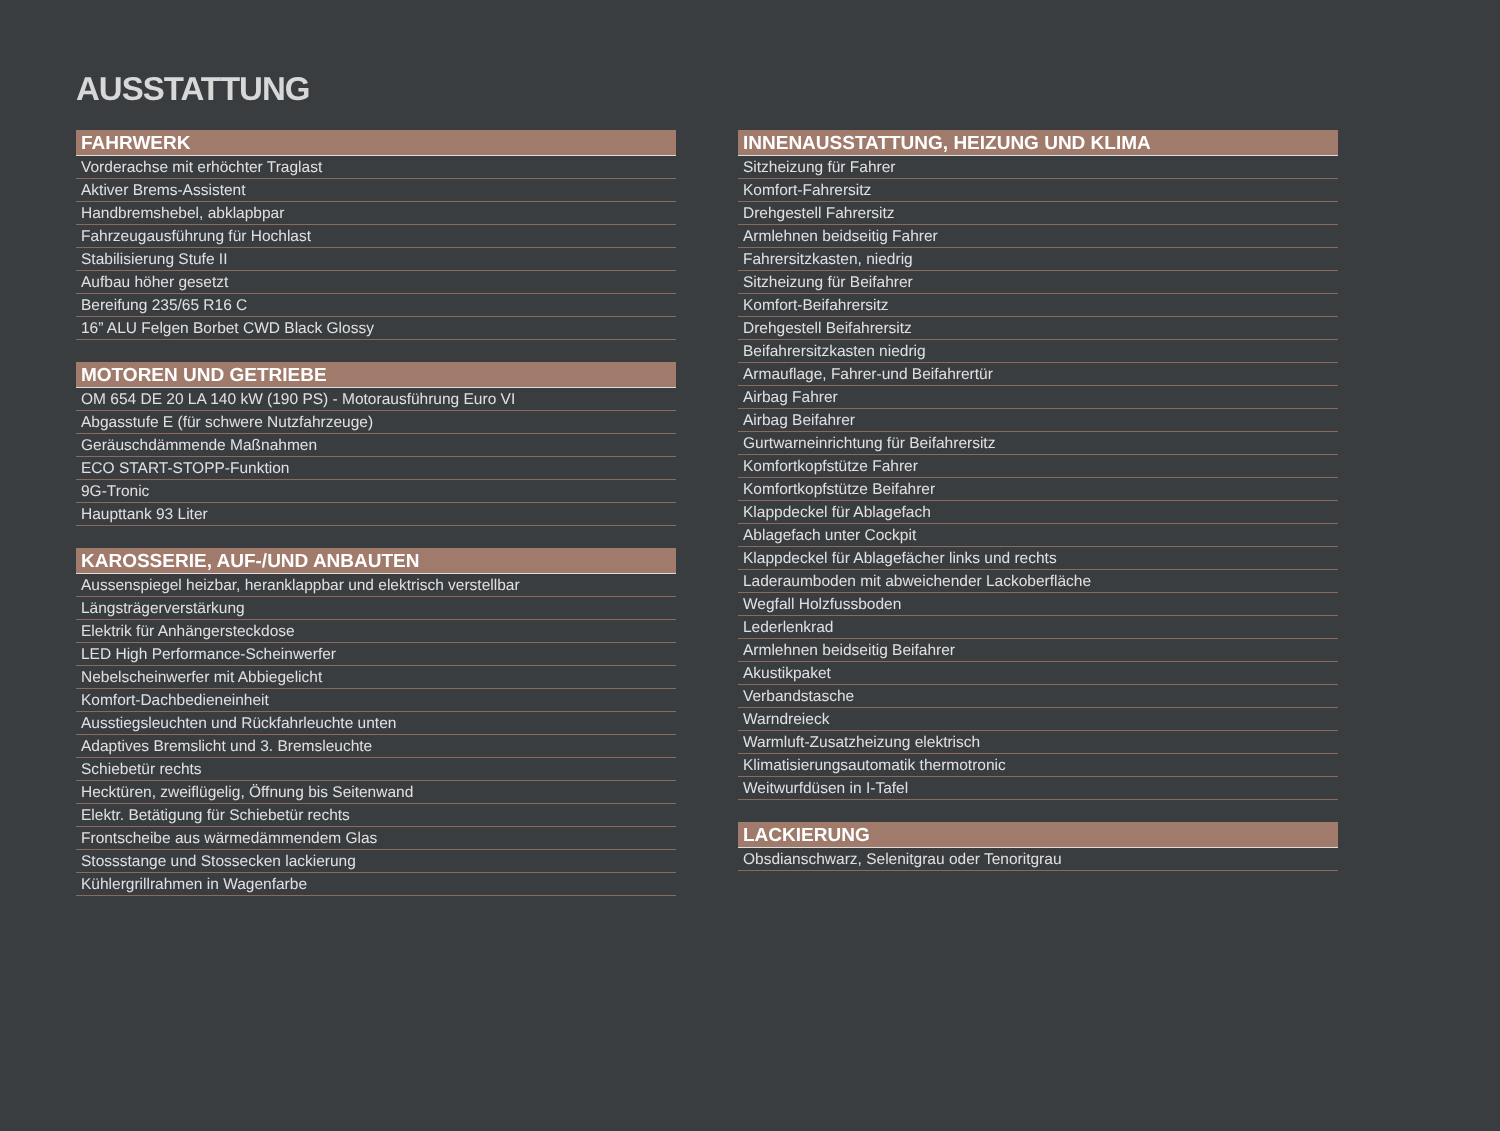AUSSTATTUNG
FAHRWERK
Vorderachse mit erhöchter Traglast
Aktiver Brems-Assistent
Handbremshebel, abklapbpar
Fahrzeugausführung für Hochlast
Stabilisierung Stufe II
Aufbau höher gesetzt
Bereifung 235/65 R16 C
16” ALU Felgen Borbet CWD Black Glossy
MOTOREN UND GETRIEBE
OM 654 DE 20 LA 140 kW (190 PS) - Motorausführung Euro VI
Abgasstufe E (für schwere Nutzfahrzeuge)
Geräuschdämmende Maßnahmen
ECO START-STOPP-Funktion
9G-Tronic
Haupttank 93 Liter
KAROSSERIE, AUF-/UND ANBAUTEN
Aussenspiegel heizbar, heranklappbar und elektrisch verstellbar
Längsträgerverstärkung
Elektrik für Anhängersteckdose
LED High Performance-Scheinwerfer
Nebelscheinwerfer mit Abbiegelicht
Komfort-Dachbedieneinheit
Ausstiegsleuchten und Rückfahrleuchte unten
Adaptives Bremslicht und 3. Bremsleuchte
Schiebetür rechts
Hecktüren, zweiflügelig, Öffnung bis Seitenwand
Elektr. Betätigung für Schiebetür rechts
Frontscheibe aus wärmedämmendem Glas
Stossstange und Stossecken lackierung
Kühlergrillrahmen in Wagenfarbe
INNENAUSSTATTUNG, HEIZUNG UND KLIMA
Sitzheizung für Fahrer
Komfort-Fahrersitz
Drehgestell Fahrersitz
Armlehnen beidseitig Fahrer
Fahrersitzkasten, niedrig
Sitzheizung für Beifahrer
Komfort-Beifahrersitz
Drehgestell Beifahrersitz
Beifahrersitzkasten niedrig
Armauflage, Fahrer-und Beifahrertür
Airbag Fahrer
Airbag Beifahrer
Gurtwarneinrichtung für Beifahrersitz
Komfortkopfstütze Fahrer
Komfortkopfstütze Beifahrer
Klappdeckel für Ablagefach
Ablagefach unter Cockpit
Klappdeckel für Ablagefächer links und rechts
Laderaumboden mit abweichender Lackoberfläche
Wegfall Holzfussboden
Lederlenkrad
Armlehnen beidseitig Beifahrer
Akustikpaket
Verbandstasche
Warndreieck
Warmluft-Zusatzheizung elektrisch
Klimatisierungsautomatik thermotronic
Weitwurfdüsen in I-Tafel
LACKIERUNG
Obsdianschwarz, Selenitgrau oder Tenoritgrau